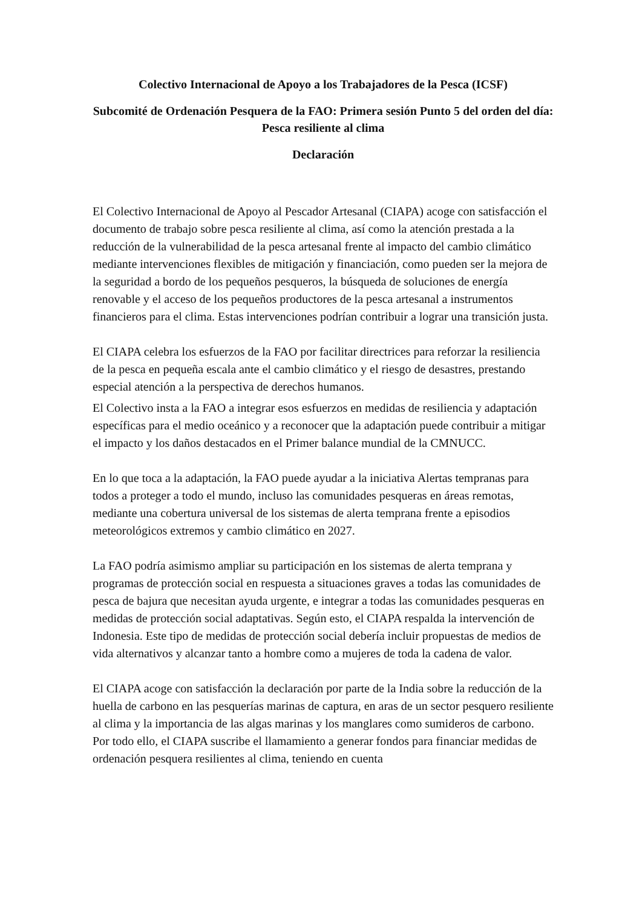Colectivo Internacional de Apoyo a los Trabajadores de la Pesca (ICSF)
Subcomité de Ordenación Pesquera de la FAO: Primera sesión Punto 5 del orden del día: Pesca resiliente al clima
Declaración
El Colectivo Internacional de Apoyo al Pescador Artesanal (CIAPA) acoge con satisfacción el documento de trabajo sobre pesca resiliente al clima, así como la atención prestada a la reducción de la vulnerabilidad de la pesca artesanal frente al impacto del cambio climático mediante intervenciones flexibles de mitigación y financiación, como pueden ser la mejora de la seguridad a bordo de los pequeños pesqueros, la búsqueda de soluciones de energía renovable y el acceso de los pequeños productores de la pesca artesanal a instrumentos financieros para el clima. Estas intervenciones podrían contribuir a lograr una transición justa.
El CIAPA celebra los esfuerzos de la FAO por facilitar directrices para reforzar la resiliencia de la pesca en pequeña escala ante el cambio climático y el riesgo de desastres, prestando especial atención a la perspectiva de derechos humanos.
El Colectivo insta a la FAO a integrar esos esfuerzos en medidas de resiliencia y adaptación específicas para el medio oceánico y a reconocer que la adaptación puede contribuir a mitigar el impacto y los daños destacados en el Primer balance mundial de la CMNUCC.
En lo que toca a la adaptación, la FAO puede ayudar a la iniciativa Alertas tempranas para todos a proteger a todo el mundo, incluso las comunidades pesqueras en áreas remotas, mediante una cobertura universal de los sistemas de alerta temprana frente a episodios meteorológicos extremos y cambio climático en 2027.
La FAO podría asimismo ampliar su participación en los sistemas de alerta temprana y programas de protección social en respuesta a situaciones graves a todas las comunidades de pesca de bajura que necesitan ayuda urgente, e integrar a todas las comunidades pesqueras en medidas de protección social adaptativas. Según esto, el CIAPA respalda la intervención de Indonesia. Este tipo de medidas de protección social debería incluir propuestas de medios de vida alternativos y alcanzar tanto a hombre como a mujeres de toda la cadena de valor.
El CIAPA acoge con satisfacción la declaración por parte de la India sobre la reducción de la huella de carbono en las pesquerías marinas de captura, en aras de un sector pesquero resiliente al clima y la importancia de las algas marinas y los manglares como sumideros de carbono. Por todo ello, el CIAPA suscribe el llamamiento a generar fondos para financiar medidas de ordenación pesquera resilientes al clima, teniendo en cuenta